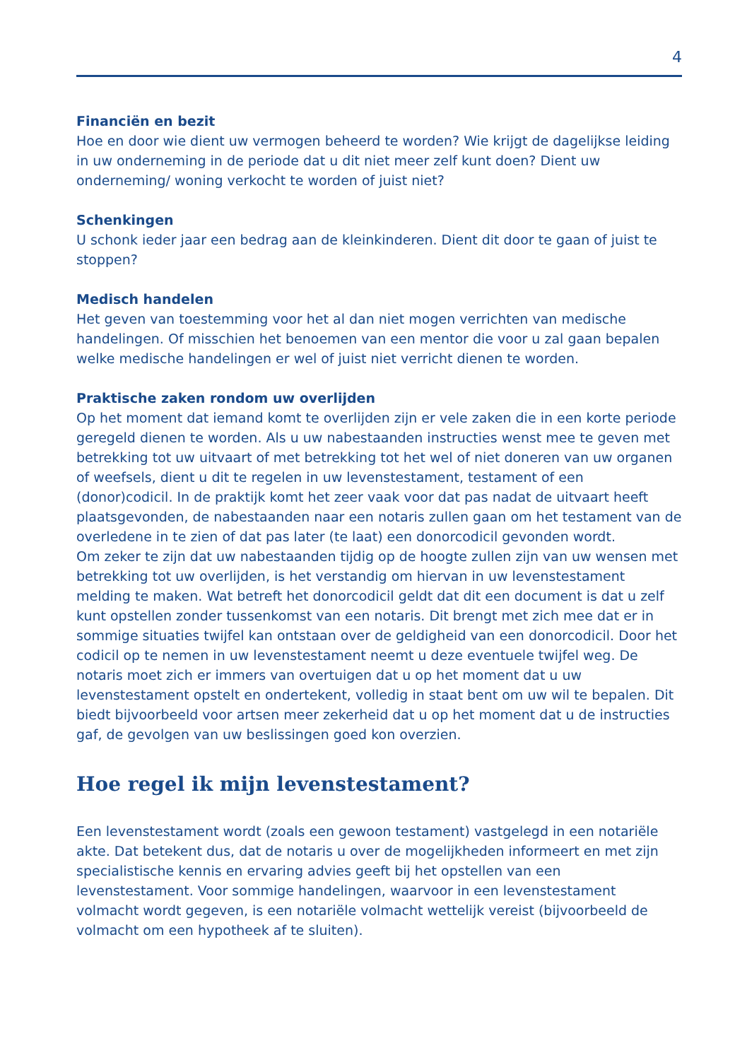4
Financiën en bezit
Hoe en door wie dient uw vermogen beheerd te worden? Wie krijgt de dagelijkse leiding in uw onderneming in de periode dat u dit niet meer zelf kunt doen? Dient uw onderneming/ woning verkocht te worden of juist niet?
Schenkingen
U schonk ieder jaar een bedrag aan de kleinkinderen. Dient dit door te gaan of juist te stoppen?
Medisch handelen
Het geven van toestemming voor het al dan niet mogen verrichten van medische handelingen. Of misschien het benoemen van een mentor die voor u zal gaan bepalen welke medische handelingen er wel of juist niet verricht dienen te worden.
Praktische zaken rondom uw overlijden
Op het moment dat iemand komt te overlijden zijn er vele zaken die in een korte periode geregeld dienen te worden. Als u uw nabestaanden instructies wenst mee te geven met betrekking tot uw uitvaart of met betrekking tot het wel of niet doneren van uw organen of weefsels, dient u dit te regelen in uw levenstestament, testament of een (donor)codicil. In de praktijk komt het zeer vaak voor dat pas nadat de uitvaart heeft plaatsgevonden, de nabestaanden naar een notaris zullen gaan om het testament van de overledene in te zien of dat pas later (te laat) een donorcodicil gevonden wordt.
Om zeker te zijn dat uw nabestaanden tijdig op de hoogte zullen zijn van uw wensen met betrekking tot uw overlijden, is het verstandig om hiervan in uw levenstestament melding te maken. Wat betreft het donorcodicil geldt dat dit een document is dat u zelf kunt opstellen zonder tussenkomst van een notaris. Dit brengt met zich mee dat er in sommige situaties twijfel kan ontstaan over de geldigheid van een donorcodicil. Door het codicil op te nemen in uw levenstestament neemt u deze eventuele twijfel weg. De notaris moet zich er immers van overtuigen dat u op het moment dat u uw levenstestament opstelt en ondertekent, volledig in staat bent om uw wil te bepalen. Dit biedt bijvoorbeeld voor artsen meer zekerheid dat u op het moment dat u de instructies gaf, de gevolgen van uw beslissingen goed kon overzien.
Hoe regel ik mijn levenstestament?
Een levenstestament wordt (zoals een gewoon testament) vastgelegd in een notariële akte. Dat betekent dus, dat de notaris u over de mogelijkheden informeert en met zijn specialistische kennis en ervaring advies geeft bij het opstellen van een levenstestament. Voor sommige handelingen, waarvoor in een levenstestament volmacht wordt gegeven, is een notariële volmacht wettelijk vereist (bijvoorbeeld de volmacht om een hypotheek af te sluiten).